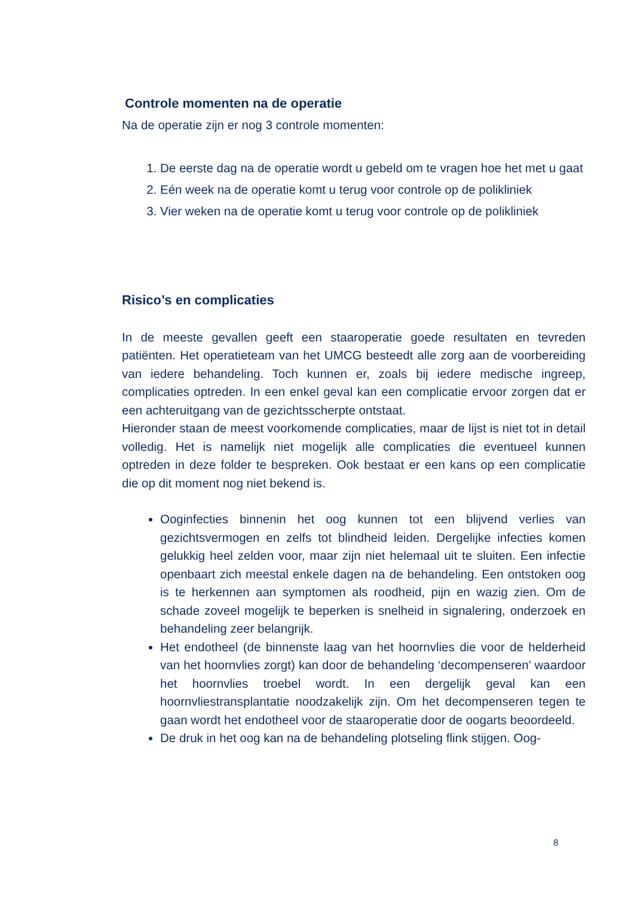Controle momenten na de operatie
Na de operatie zijn er nog 3 controle momenten:
1. De eerste dag na de operatie wordt u gebeld om te vragen hoe het met u gaat
2. Eén week na de operatie komt u terug voor controle op de polikliniek
3. Vier weken na de operatie komt u terug voor controle op de polikliniek
Risico’s en complicaties
In de meeste gevallen geeft een staaroperatie goede resultaten en tevreden patiënten. Het operatieteam van het UMCG besteedt alle zorg aan de voorbereiding van iedere behandeling. Toch kunnen er, zoals bij iedere medische ingreep, complicaties optreden. In een enkel geval kan een complicatie ervoor zorgen dat er een achteruitgang van de gezichtsscherpte ontstaat.
Hieronder staan de meest voorkomende complicaties, maar de lijst is niet tot in detail volledig. Het is namelijk niet mogelijk alle complicaties die eventueel kunnen optreden in deze folder te bespreken. Ook bestaat er een kans op een complicatie die op dit moment nog niet bekend is.
Ooginfecties binnenin het oog kunnen tot een blijvend verlies van gezichtsvermogen en zelfs tot blindheid leiden. Dergelijke infecties komen gelukkig heel zelden voor, maar zijn niet helemaal uit te sluiten. Een infectie openbaart zich meestal enkele dagen na de behandeling. Een ontstoken oog is te herkennen aan symptomen als roodheid, pijn en wazig zien. Om de schade zoveel mogelijk te beperken is snelheid in signalering, onderzoek en behandeling zeer belangrijk.
Het endotheel (de binnenste laag van het hoornvlies die voor de helderheid van het hoornvlies zorgt) kan door de behandeling ‘decompenseren’ waardoor het hoornvlies troebel wordt. In een dergelijk geval kan een hoornvliestransplantatie noodzakelijk zijn. Om het decompenseren tegen te gaan wordt het endotheel voor de staaroperatie door de oogarts beoordeeld.
De druk in het oog kan na de behandeling plotseling flink stijgen. Oog-
8